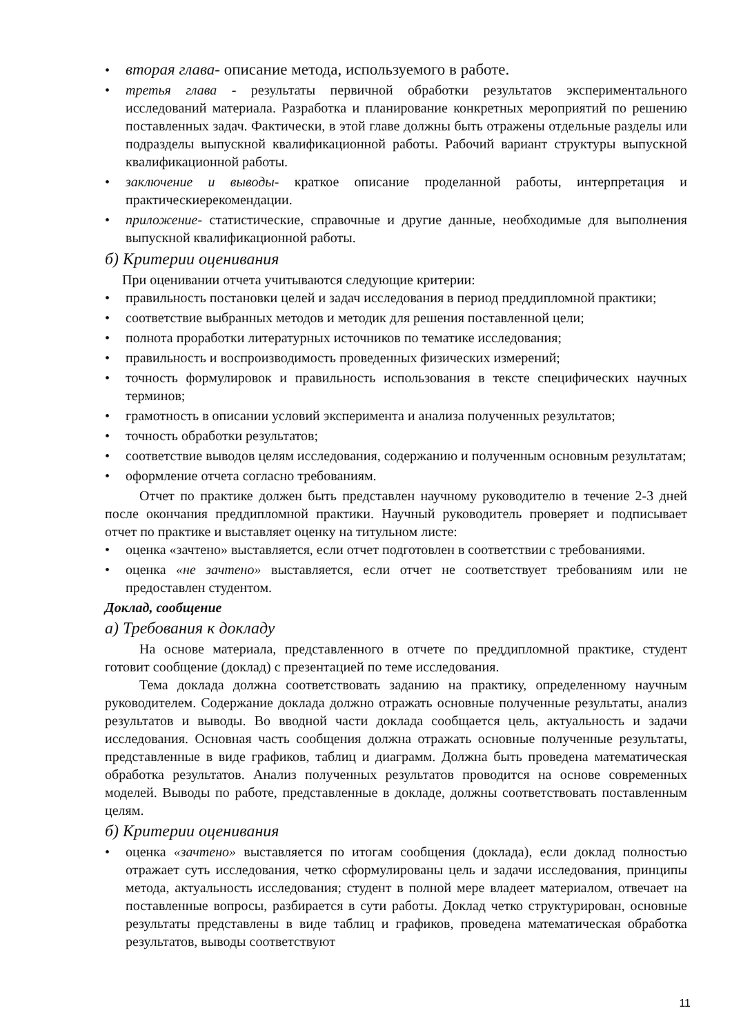• вторая глава- описание метода, используемого в работе.
• третья глава - результаты первичной обработки результатов экспериментального исследований материала. Разработка и планирование конкретных мероприятий по решению поставленных задач. Фактически, в этой главе должны быть отражены отдельные разделы или подразделы выпускной квалификационной работы. Рабочий вариант структуры выпускной квалификационной работы.
• заключение и выводы- краткое описание проделанной работы, интерпретация и практическиерекомендации.
• приложение- статистические, справочные и другие данные, необходимые для выполнения выпускной квалификационной работы.
б) Критерии оценивания
При оценивании отчета учитываются следующие критерии:
• правильность постановки целей и задач исследования в период преддипломной практики;
• соответствие выбранных методов и методик для решения поставленной цели;
• полнота проработки литературных источников по тематике исследования;
• правильность и воспроизводимость проведенных физических измерений;
• точность формулировок и правильность использования в тексте специфических научных терминов;
• грамотность в описании условий эксперимента и анализа полученных результатов;
• точность обработки результатов;
• соответствие выводов целям исследования, содержанию и полученным основным результатам;
• оформление отчета согласно требованиям.
Отчет по практике должен быть представлен научному руководителю в течение 2-3 дней после окончания преддипломной практики. Научный руководитель проверяет и подписывает отчет по практике и выставляет оценку на титульном листе:
• оценка «зачтено» выставляется, если отчет подготовлен в соответствии с требованиями.
• оценка «не зачтено» выставляется, если отчет не соответствует требованиям или не предоставлен студентом.
Доклад, сообщение
а) Требования к докладу
На основе материала, представленного в отчете по преддипломной практике, студент готовит сообщение (доклад) с презентацией по теме исследования.
Тема доклада должна соответствовать заданию на практику, определенному научным руководителем. Содержание доклада должно отражать основные полученные результаты, анализ результатов и выводы. Во вводной части доклада сообщается цель, актуальность и задачи исследования. Основная часть сообщения должна отражать основные полученные результаты, представленные в виде графиков, таблиц и диаграмм. Должна быть проведена математическая обработка результатов. Анализ полученных результатов проводится на основе современных моделей. Выводы по работе, представленные в докладе, должны соответствовать поставленным целям.
б) Критерии оценивания
• оценка «зачтено» выставляется по итогам сообщения (доклада), если доклад полностью отражает суть исследования, четко сформулированы цель и задачи исследования, принципы метода, актуальность исследования; студент в полной мере владеет материалом, отвечает на поставленные вопросы, разбирается в сути работы. Доклад четко структурирован, основные результаты представлены в виде таблиц и графиков, проведена математическая обработка результатов, выводы соответствуют
11